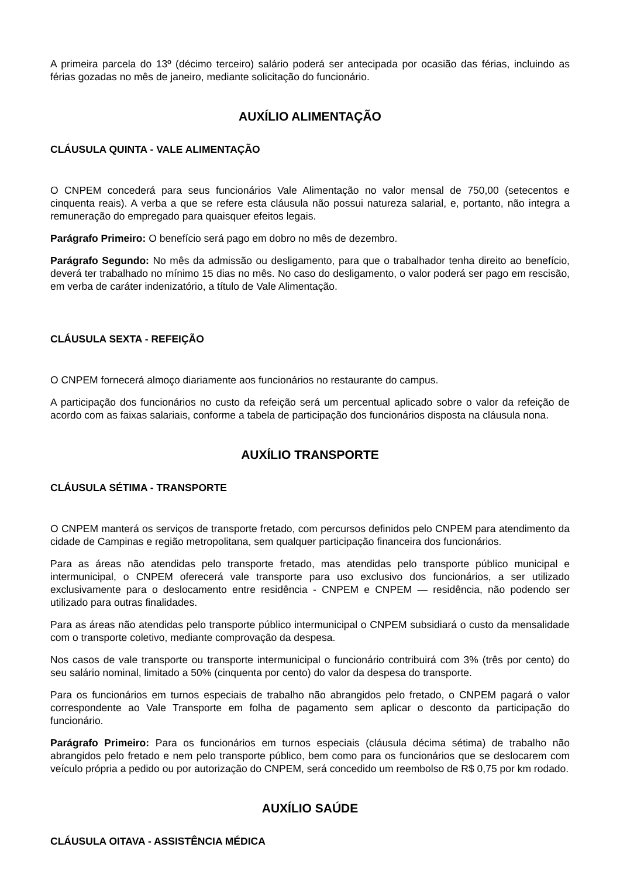A primeira parcela do 13º (décimo terceiro) salário poderá ser antecipada por ocasião das férias, incluindo as férias gozadas no mês de janeiro, mediante solicitação do funcionário.
AUXÍLIO ALIMENTAÇÃO
CLÁUSULA QUINTA - VALE ALIMENTAÇÃO
O CNPEM concederá para seus funcionários Vale Alimentação no valor mensal de 750,00 (setecentos e cinquenta reais). A verba a que se refere esta cláusula não possui natureza salarial, e, portanto, não integra a remuneração do empregado para quaisquer efeitos legais.
Parágrafo Primeiro: O benefício será pago em dobro no mês de dezembro.
Parágrafo Segundo: No mês da admissão ou desligamento, para que o trabalhador tenha direito ao benefício, deverá ter trabalhado no mínimo 15 dias no mês. No caso do desligamento, o valor poderá ser pago em rescisão, em verba de caráter indenizatório, a título de Vale Alimentação.
CLÁUSULA SEXTA - REFEIÇÃO
O CNPEM fornecerá almoço diariamente aos funcionários no restaurante do campus.
A participação dos funcionários no custo da refeição será um percentual aplicado sobre o valor da refeição de acordo com as faixas salariais, conforme a tabela de participação dos funcionários disposta na cláusula nona.
AUXÍLIO TRANSPORTE
CLÁUSULA SÉTIMA - TRANSPORTE
O CNPEM manterá os serviços de transporte fretado, com percursos definidos pelo CNPEM para atendimento da cidade de Campinas e região metropolitana, sem qualquer participação financeira dos funcionários.
Para as áreas não atendidas pelo transporte fretado, mas atendidas pelo transporte público municipal e intermunicipal, o CNPEM oferecerá vale transporte para uso exclusivo dos funcionários, a ser utilizado exclusivamente para o deslocamento entre residência - CNPEM e CNPEM — residência, não podendo ser utilizado para outras finalidades.
Para as áreas não atendidas pelo transporte público intermunicipal o CNPEM subsidiará o custo da mensalidade com o transporte coletivo, mediante comprovação da despesa.
Nos casos de vale transporte ou transporte intermunicipal o funcionário contribuirá com 3% (três por cento) do seu salário nominal, limitado a 50% (cinquenta por cento) do valor da despesa do transporte.
Para os funcionários em turnos especiais de trabalho não abrangidos pelo fretado, o CNPEM pagará o valor correspondente ao Vale Transporte em folha de pagamento sem aplicar o desconto da participação do funcionário.
Parágrafo Primeiro: Para os funcionários em turnos especiais (cláusula décima sétima) de trabalho não abrangidos pelo fretado e nem pelo transporte público, bem como para os funcionários que se deslocarem com veículo própria a pedido ou por autorização do CNPEM, será concedido um reembolso de R$ 0,75 por km rodado.
AUXÍLIO SAÚDE
CLÁUSULA OITAVA - ASSISTÊNCIA MÉDICA